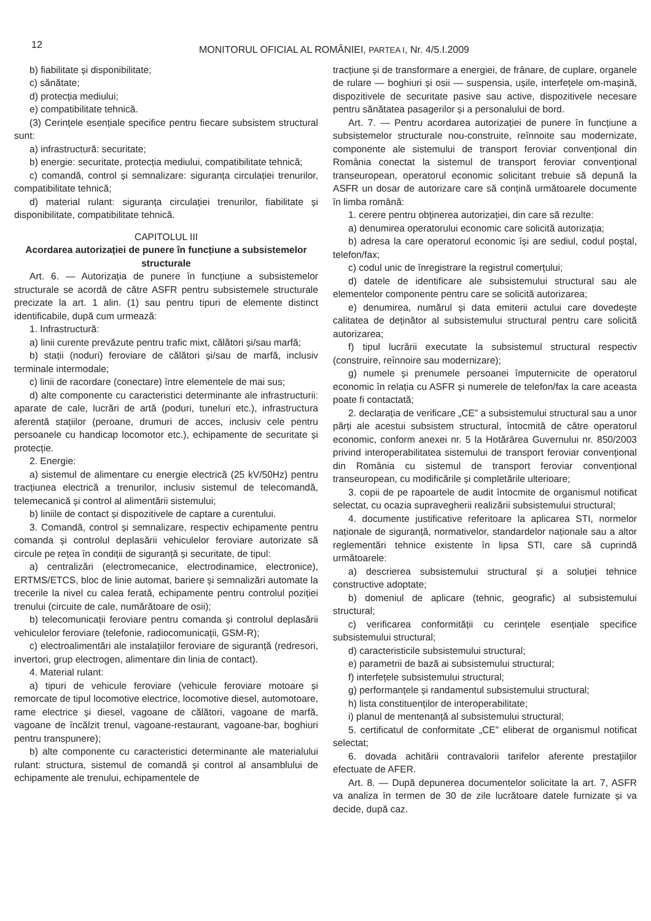12
MONITORUL OFICIAL AL ROMÂNIEI, PARTEA I, Nr. 4/5.I.2009
b) fiabilitate și disponibilitate;
c) sănătate;
d) protecția mediului;
e) compatibilitate tehnică.
(3) Cerințele esențiale specifice pentru fiecare subsistem structural sunt:
a) infrastructură: securitate;
b) energie: securitate, protecția mediului, compatibilitate tehnică;
c) comandă, control și semnalizare: siguranța circulației trenurilor, compatibilitate tehnică;
d) material rulant: siguranța circulației trenurilor, fiabilitate și disponibilitate, compatibilitate tehnică.
CAPITOLUL III
Acordarea autorizației de punere în funcțiune a subsistemelor structurale
Art. 6. — Autorizația de punere în funcțiune a subsistemelor structurale se acordă de către ASFR pentru subsistemele structurale precizate la art. 1 alin. (1) sau pentru tipuri de elemente distinct identificabile, după cum urmează:
1. Infrastructură:
a) linii curente prevăzute pentru trafic mixt, călători și/sau marfă;
b) stații (noduri) feroviare de călători și/sau de marfă, inclusiv terminale intermodale;
c) linii de racordare (conectare) între elementele de mai sus;
d) alte componente cu caracteristici determinante ale infrastructurii: aparate de cale, lucrări de artă (poduri, tuneluri etc.), infrastructura aferentă stațiilor (peroane, drumuri de acces, inclusiv cele pentru persoanele cu handicap locomotor etc.), echipamente de securitate și protecție.
2. Energie:
a) sistemul de alimentare cu energie electrică (25 kV/50Hz) pentru tracțiunea electrică a trenurilor, inclusiv sistemul de telecomandă, telemecanică și control al alimentării sistemului;
b) liniile de contact și dispozitivele de captare a curentului.
3. Comandă, control și semnalizare, respectiv echipamente pentru comanda și controlul deplasării vehiculelor feroviare autorizate să circule pe rețea în condiții de siguranță și securitate, de tipul:
a) centralizări (electromecanice, electrodinamice, electronice), ERTMS/ETCS, bloc de linie automat, bariere și semnalizări automate la trecerile la nivel cu calea ferată, echipamente pentru controlul poziției trenului (circuite de cale, numărătoare de osii);
b) telecomunicații feroviare pentru comanda și controlul deplasării vehiculelor feroviare (telefonie, radiocomunicații, GSM-R);
c) electroalimentări ale instalațiilor feroviare de siguranță (redresori, invertori, grup electrogen, alimentare din linia de contact).
4. Material rulant:
a) tipuri de vehicule feroviare (vehicule feroviare motoare și remorcate de tipul locomotive electrice, locomotive diesel, automotoare, rame electrice și diesel, vagoane de călători, vagoane de marfă, vagoane de încălzit trenul, vagoane-restaurant, vagoane-bar, boghiuri pentru transpunere);
b) alte componente cu caracteristici determinante ale materialului rulant: structura, sistemul de comandă și control al ansamblului de echipamente ale trenului, echipamentele de
tracțiune și de transformare a energiei, de frânare, de cuplare, organele de rulare — boghiuri și osii — suspensia, ușile, interfețele om-mașină, dispozitivele de securitate pasive sau active, dispozitivele necesare pentru sănătatea pasagerilor și a personalului de bord.
Art. 7. — Pentru acordarea autorizației de punere în funcțiune a subsistemelor structurale nou-construite, reînnoite sau modernizate, componente ale sistemului de transport feroviar convențional din România conectat la sistemul de transport feroviar convențional transeuropean, operatorul economic solicitant trebuie să depună la ASFR un dosar de autorizare care să conțină următoarele documente în limba română:
1. cerere pentru obținerea autorizației, din care să rezulte:
a) denumirea operatorului economic care solicită autorizația;
b) adresa la care operatorul economic își are sediul, codul poștal, telefon/fax;
c) codul unic de înregistrare la registrul comerțului;
d) datele de identificare ale subsistemului structural sau ale elementelor componente pentru care se solicită autorizarea;
e) denumirea, numărul și data emiterii actului care dovedește calitatea de deținător al subsistemului structural pentru care solicită autorizarea;
f) tipul lucrării executate la subsistemul structural respectiv (construire, reînnoire sau modernizare);
g) numele și prenumele persoanei împuternicite de operatorul economic în relația cu ASFR și numerele de telefon/fax la care aceasta poate fi contactată;
2. declarația de verificare „CE” a subsistemului structural sau a unor părți ale acestui subsistem structural, întocmită de către operatorul economic, conform anexei nr. 5 la Hotărârea Guvernului nr. 850/2003 privind interoperabilitatea sistemului de transport feroviar convențional din România cu sistemul de transport feroviar convențional transeuropean, cu modificările și completările ulterioare;
3. copii de pe rapoartele de audit întocmite de organismul notificat selectat, cu ocazia supravegherii realizării subsistemului structural;
4. documente justificative referitoare la aplicarea STI, normelor naționale de siguranță, normativelor, standardelor naționale sau a altor reglementări tehnice existente în lipsa STI, care să cuprindă următoarele:
a) descrierea subsistemului structural și a soluției tehnice constructive adoptate;
b) domeniul de aplicare (tehnic, geografic) al subsistemului structural;
c) verificarea conformității cu cerințele esențiale specifice subsistemului structural;
d) caracteristicile subsistemului structural;
e) parametrii de bază ai subsistemului structural;
f) interfețele subsistemului structural;
g) performanțele și randamentul subsistemului structural;
h) lista constituenților de interoperabilitate;
i) planul de mentenanță al subsistemului structural;
5. certificatul de conformitate „CE” eliberat de organismul notificat selectat;
6. dovada achitării contravalorii tarifelor aferente prestațiilor efectuate de AFER.
Art. 8. — După depunerea documentelor solicitate la art. 7, ASFR va analiza în termen de 30 de zile lucrătoare datele furnizate și va decide, după caz.